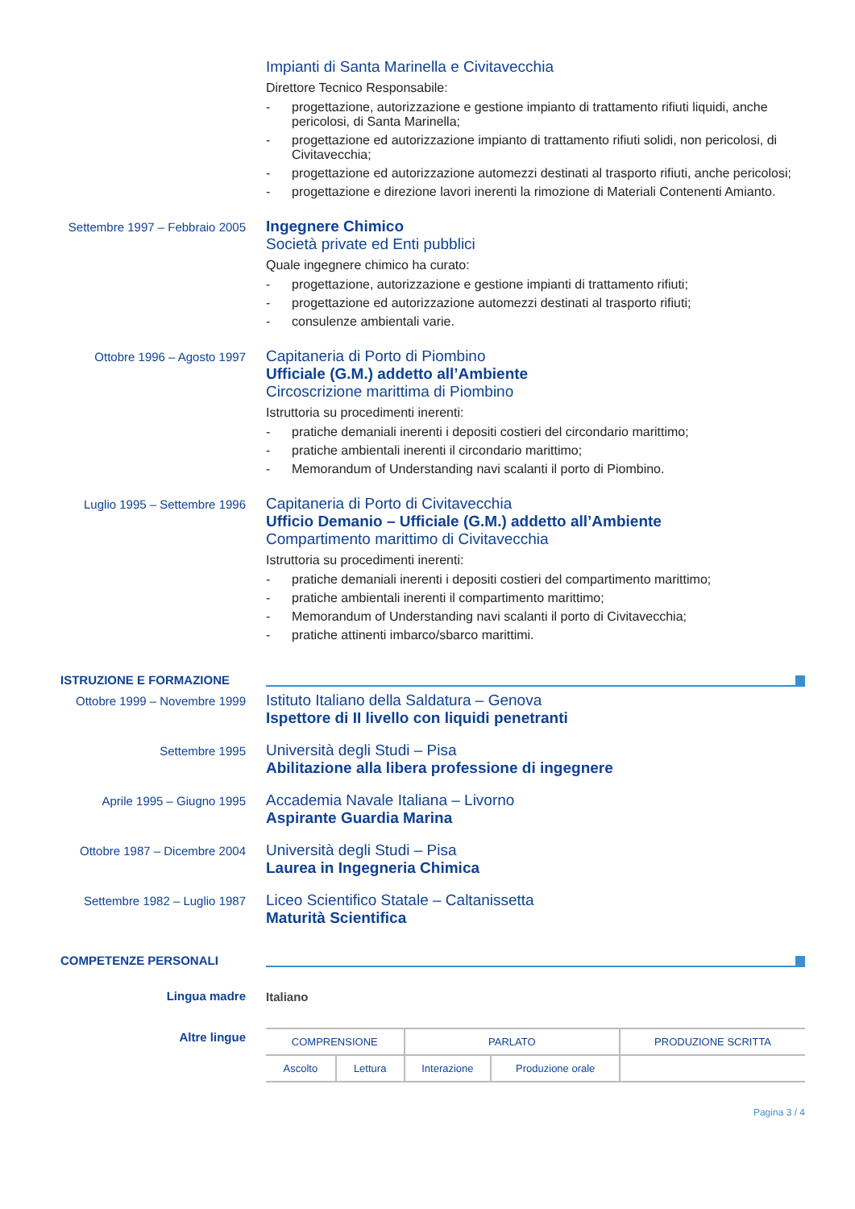Impianti di Santa Marinella e Civitavecchia
Direttore Tecnico Responsabile:
- progettazione, autorizzazione e gestione impianto di trattamento rifiuti liquidi, anche pericolosi, di Santa Marinella;
- progettazione ed autorizzazione impianto di trattamento rifiuti solidi, non pericolosi, di Civitavecchia;
- progettazione ed autorizzazione automezzi destinati al trasporto rifiuti, anche pericolosi;
- progettazione e direzione lavori inerenti la rimozione di Materiali Contenenti Amianto.
Settembre 1997 – Febbraio 2005
Ingegnere Chimico
Società private ed Enti pubblici
Quale ingegnere chimico ha curato:
- progettazione, autorizzazione e gestione impianti di trattamento rifiuti;
- progettazione ed autorizzazione automezzi destinati al trasporto rifiuti;
- consulenze ambientali varie.
Ottobre 1996 – Agosto 1997
Capitaneria di Porto di Piombino
Ufficiale (G.M.) addetto all’Ambiente
Circoscrizione marittima di Piombino
Istruttoria su procedimenti inerenti:
- pratiche demaniali inerenti i depositi costieri del circondario marittimo;
- pratiche ambientali inerenti il circondario marittimo;
- Memorandum of Understanding navi scalanti il porto di Piombino.
Luglio 1995 – Settembre 1996
Capitaneria di Porto di Civitavecchia
Ufficio Demanio – Ufficiale (G.M.) addetto all’Ambiente
Compartimento marittimo di Civitavecchia
Istruttoria su procedimenti inerenti:
- pratiche demaniali inerenti i depositi costieri del compartimento marittimo;
- pratiche ambientali inerenti il compartimento marittimo;
- Memorandum of Understanding navi scalanti il porto di Civitavecchia;
- pratiche attinenti imbarco/sbarco marittimi.
ISTRUZIONE E FORMAZIONE
Ottobre 1999 – Novembre 1999
Istituto Italiano della Saldatura – Genova
Ispettore di II livello con liquidi penetranti
Settembre 1995
Università degli Studi – Pisa
Abilitazione alla libera professione di ingegnere
Aprile 1995 – Giugno 1995
Accademia Navale Italiana – Livorno
Aspirante Guardia Marina
Ottobre 1987 – Dicembre 2004
Università degli Studi – Pisa
Laurea in Ingegneria Chimica
Settembre 1982 – Luglio 1987
Liceo Scientifico Statale – Caltanissetta
Maturità Scientifica
COMPETENZE PERSONALI
Lingua madre Italiano
Altre lingue
| COMPRENSIONE | | PARLATO | | PRODUZIONE SCRITTA |
| --- | --- | --- | --- | --- |
| Ascolto | Lettura | Interazione | Produzione orale | |
Pagina 3 / 4